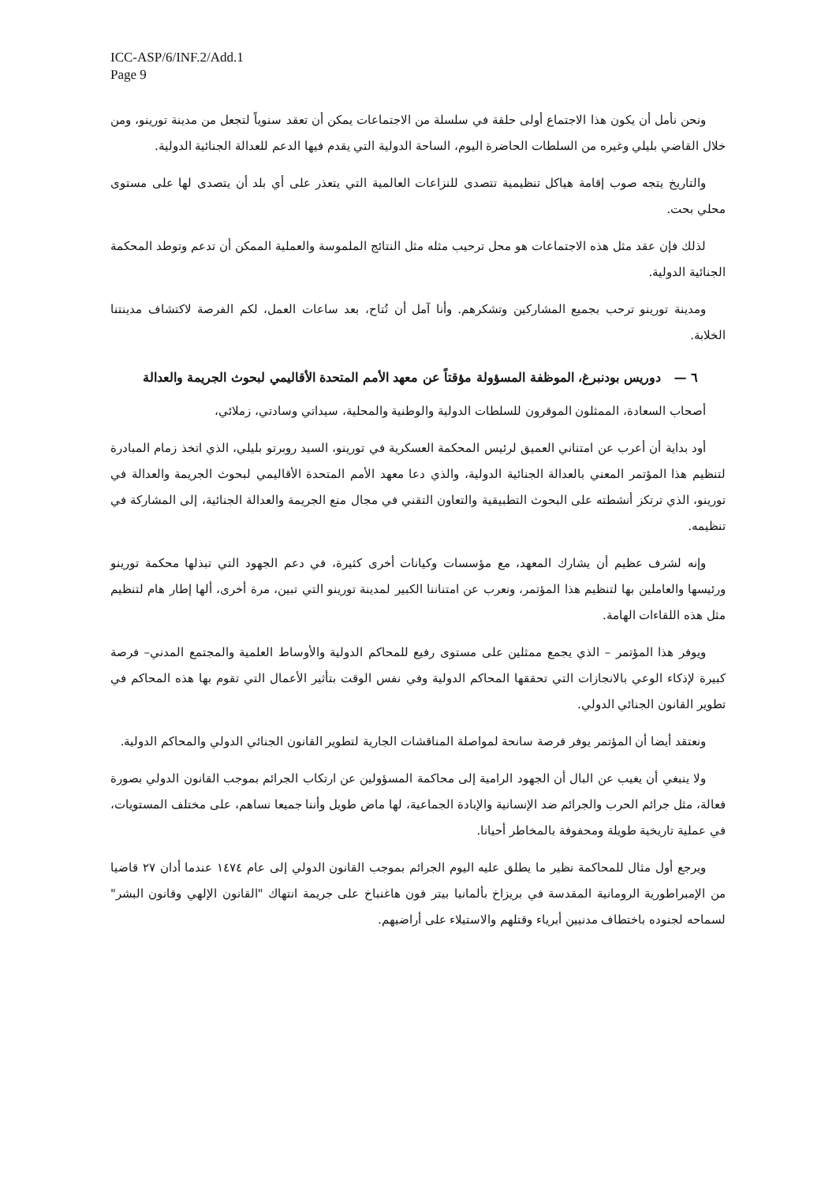ICC-ASP/6/INF.2/Add.1
Page 9
ونحن نأمل أن يكون هذا الاجتماع أولى حلقة في سلسلة من الاجتماعات يمكن أن تعقد سنوياً لتجعل من مدينة تورينو، ومن خلال القاضي بليلي وغيره من السلطات الحاضرة اليوم، الساحة الدولية التي يقدم فيها الدعم للعدالة الجنائية الدولية.
والتاريخ يتجه صوب إقامة هياكل تنظيمية تتصدى للنزاعات العالمية التي يتعذر على أي بلد أن يتصدى لها على مستوى محلي بحت.
لذلك فإن عقد مثل هذه الاجتماعات هو محل ترحيب مثله مثل النتائج الملموسة والعملية الممكن أن تدعم وتوطد المحكمة الجنائية الدولية.
ومدينة تورينو ترحب بجميع المشاركين وتشكرهم. وأنا آمل أن تُتاح، بعد ساعات العمل، لكم الفرصة لاكتشاف مدينتنا الخلابة.
٦ — دوريس بودنبرغ، الموظفة المسؤولة مؤقتاً عن معهد الأمم المتحدة الأقاليمي لبحوث الجريمة والعدالة
أصحاب السعادة، الممثلون الموقرون للسلطات الدولية والوطنية والمحلية، سيداتي وسادتي، زملائي،
أود بداية أن أعرب عن امتناني العميق لرئيس المحكمة العسكرية في تورينو، السيد روبرتو بليلي، الذي اتخذ زمام المبادرة لتنظيم هذا المؤتمر المعني بالعدالة الجنائية الدولية، والذي دعا معهد الأمم المتحدة الأقاليمي لبحوث الجريمة والعدالة في تورينو، الذي ترتكز أنشطته على البحوث التطبيقية والتعاون التقني في مجال منع الجريمة والعدالة الجنائية، إلى المشاركة في تنظيمه.
وإنه لشرف عظيم أن يشارك المعهد، مع مؤسسات وكيانات أخرى كثيرة، في دعم الجهود التي تبذلها محكمة تورينو ورئيسها والعاملين بها لتنظيم هذا المؤتمر، ونعرب عن امتناننا الكبير لمدينة تورينو التي تبين، مرة أخرى، ألها إطار هام لتنظيم مثل هذه اللقاءات الهامة.
ويوفر هذا المؤتمر – الذي يجمع ممثلين على مستوى رفيع للمحاكم الدولية والأوساط العلمية والمجتمع المدني– فرصة كبيرة لإذكاء الوعي بالانجازات التي تحققها المحاكم الدولية وفي نفس الوقت بتأثير الأعمال التي تقوم بها هذه المحاكم في تطوير القانون الجنائي الدولي.
ونعتقد أيضا أن المؤتمر يوفر فرصة سانحة لمواصلة المناقشات الجارية لتطوير القانون الجنائي الدولي والمحاكم الدولية.
ولا ينبغي أن يغيب عن البال أن الجهود الرامية إلى محاكمة المسؤولين عن ارتكاب الجرائم بموجب القانون الدولي بصورة فعالة، مثل جرائم الحرب والجرائم ضد الإنسانية والإبادة الجماعية، لها ماض طويل وأننا جميعا نساهم، على مختلف المستويات، في عملية تاريخية طويلة ومحفوفة بالمخاطر أحيانا.
ويرجع أول مثال للمحاكمة نظير ما يطلق عليه اليوم الجرائم بموجب القانون الدولي إلى عام ١٤٧٤ عندما أدان ٢٧ قاضيا من الإمبراطورية الرومانية المقدسة في بريزاخ بألمانيا بيتر فون هاغنباخ على جريمة انتهاك "القانون الإلهي وقانون البشر" لسماحه لجنوده باختطاف مدنيين أبرياء وقتلهم والاستيلاء على أراضيهم.